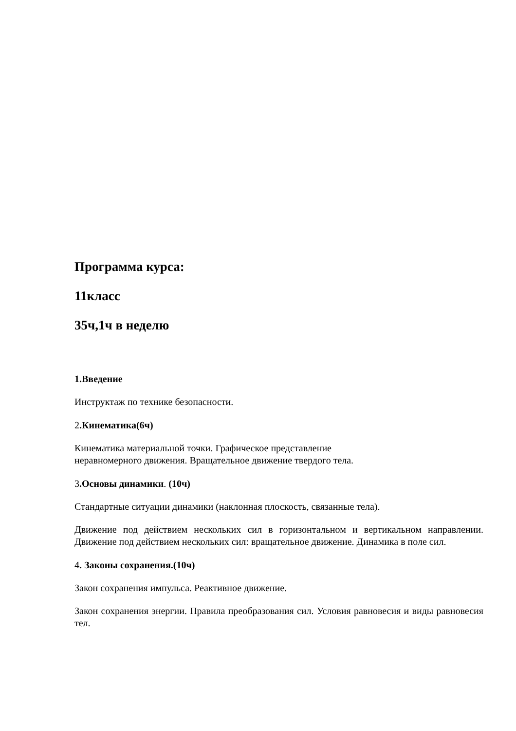Программа курса:
11класс
35ч,1ч в неделю
1.Введение
Инструктаж по технике безопасности.
2.Кинематика(6ч)
Кинематика материальной точки. Графическое представление
неравномерного движения. Вращательное движение твердого тела.
3.Основы динамики. (10ч)
Стандартные ситуации динамики (наклонная плоскость, связанные тела).
Движение под действием нескольких сил в горизонтальном и вертикальном направлении. Движение под действием нескольких сил: вращательное движение. Динамика в поле сил.
4. Законы сохранения.(10ч)
Закон сохранения импульса. Реактивное движение.
Закон сохранения энергии. Правила преобразования сил. Условия равновесия и виды равновесия тел.